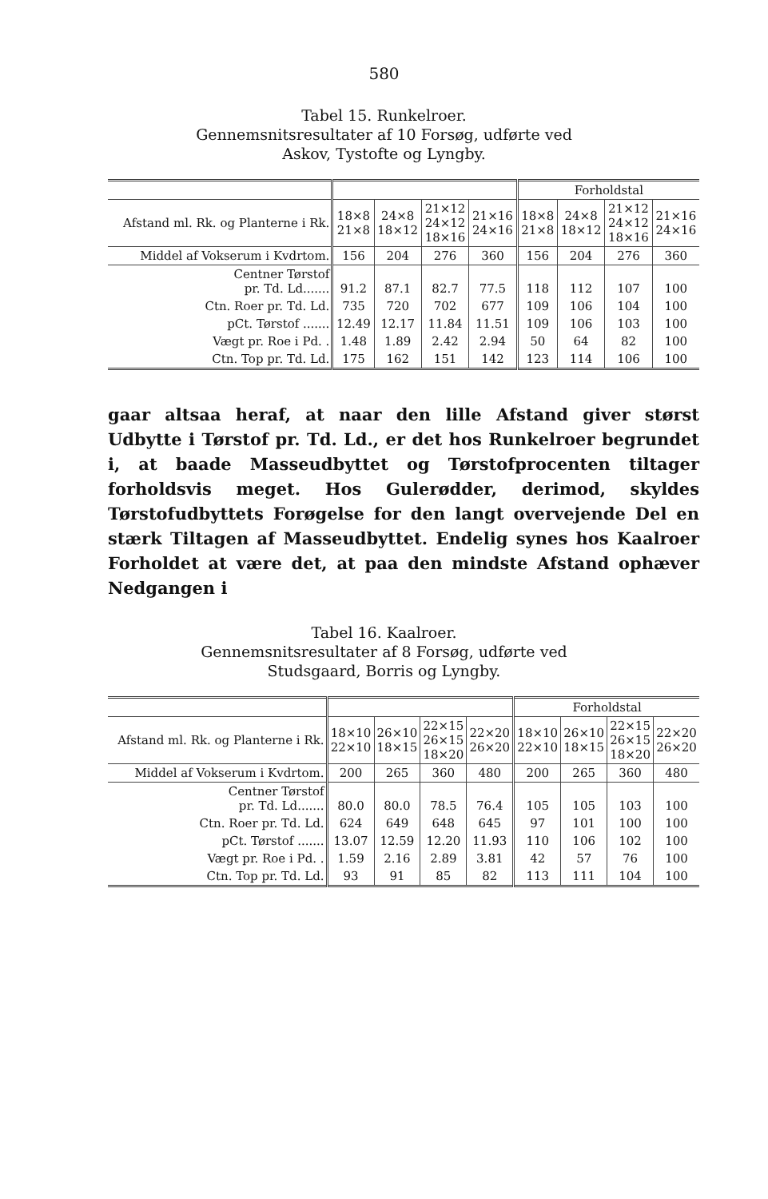580
Tabel 15. Runkelroer.
Gennemsnitsresultater af 10 Forsøg, udførte ved
Askov, Tystofte og Lyngby.
| | | | | | Forholdstal | | | |
| --- | --- | --- | --- | --- | --- | --- | --- | --- |
| Afstand ml. Rk. og Planterne i Rk. | 18×8 21×8 | 24×8 18×12 | 21×12 24×12 18×16 | 21×16 24×16 | 18×8 21×8 | 24×8 18×12 | 21×12 24×12 18×16 | 21×16 24×16 |
| Middel af Vokserum i Kvdrtom. | 156 | 204 | 276 | 360 | 156 | 204 | 276 | 360 |
| Centner Tørstof pr. Td. Ld....... | 91.2 | 87.1 | 82.7 | 77.5 | 118 | 112 | 107 | 100 |
| Ctn. Roer pr. Td. Ld. | 735 | 720 | 702 | 677 | 109 | 106 | 104 | 100 |
| pCt. Tørstof ....... | 12.49 | 12.17 | 11.84 | 11.51 | 109 | 106 | 103 | 100 |
| Vægt pr. Roe i Pd. . | 1.48 | 1.89 | 2.42 | 2.94 | 50 | 64 | 82 | 100 |
| Ctn. Top pr. Td. Ld. | 175 | 162 | 151 | 142 | 123 | 114 | 106 | 100 |
gaar altsaa heraf, at naar den lille Afstand giver størst Udbytte i Tørstof pr. Td. Ld., er det hos Runkelroer begrundet i, at baade Masseudbyttet og Tørstofprocenten tiltager forholdsvis meget. Hos Gulerødder, derimod, skyldes Tørstofudbyttets Forøgelse for den langt overvejende Del en stærk Tiltagen af Masseudbyttet. Endelig synes hos Kaalroer Forholdet at være det, at paa den mindste Afstand ophæver Nedgangen i
Tabel 16. Kaalroer.
Gennemsnitsresultater af 8 Forsøg, udførte ved
Studsgaard, Borris og Lyngby.
| | | | | | Forholdstal | | | |
| --- | --- | --- | --- | --- | --- | --- | --- | --- |
| Afstand ml. Rk. og Planterne i Rk. | 18×10 22×10 | 26×10 18×15 | 22×15 26×15 18×20 | 22×20 26×20 | 18×10 22×10 | 26×10 18×15 | 22×15 26×15 18×20 | 22×20 26×20 |
| Middel af Vokserum i Kvdrtom. | 200 | 265 | 360 | 480 | 200 | 265 | 360 | 480 |
| Centner Tørstof pr. Td. Ld....... | 80.0 | 80.0 | 78.5 | 76.4 | 105 | 105 | 103 | 100 |
| Ctn. Roer pr. Td. Ld. | 624 | 649 | 648 | 645 | 97 | 101 | 100 | 100 |
| pCt. Tørstof ....... | 13.07 | 12.59 | 12.20 | 11.93 | 110 | 106 | 102 | 100 |
| Vægt pr. Roe i Pd. . | 1.59 | 2.16 | 2.89 | 3.81 | 42 | 57 | 76 | 100 |
| Ctn. Top pr. Td. Ld. | 93 | 91 | 85 | 82 | 113 | 111 | 104 | 100 |